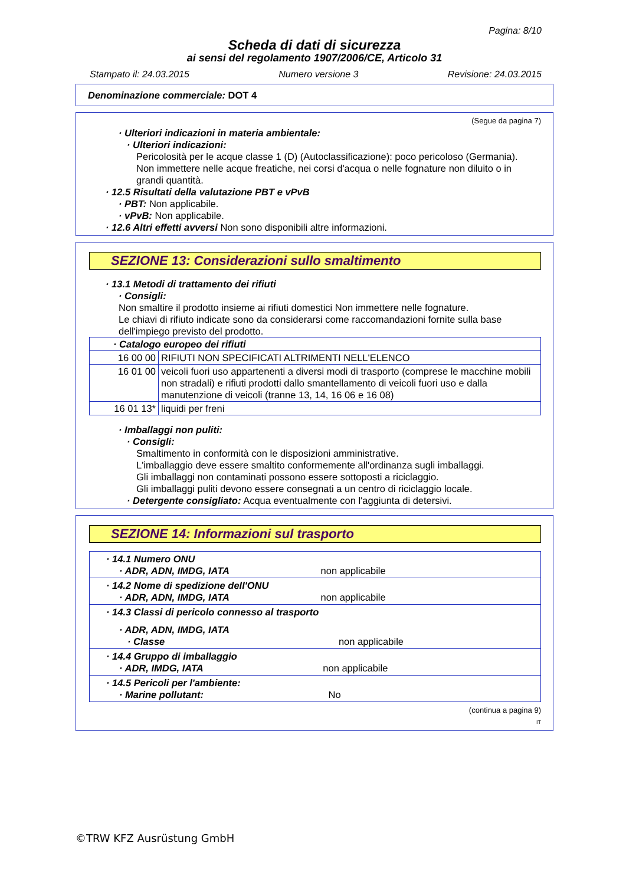Pagina: 8/10
Scheda di dati di sicurezza
ai sensi del regolamento 1907/2006/CE, Articolo 31
Stampato il: 24.03.2015 Numero versione 3 Revisione: 24.03.2015
Denominazione commerciale: DOT 4
(Segue da pagina 7)
· Ulteriori indicazioni in materia ambientale:
· Ulteriori indicazioni:
Pericolosità per le acque classe 1 (D) (Autoclassificazione): poco pericoloso (Germania).
Non immettere nelle acque freatiche, nei corsi d'acqua o nelle fognature non diluito o in grandi quantità.
· 12.5 Risultati della valutazione PBT e vPvB
· PBT: Non applicabile.
· vPvB: Non applicabile.
· 12.6 Altri effetti avversi Non sono disponibili altre informazioni.
SEZIONE 13: Considerazioni sullo smaltimento
· 13.1 Metodi di trattamento dei rifiuti
· Consigli:
Non smaltire il prodotto insieme ai rifiuti domestici Non immettere nelle fognature.
Le chiavi di rifiuto indicate sono da considerarsi come raccomandazioni fornite sulla base dell'impiego previsto del prodotto.
| · Catalogo europeo dei rifiuti | |
| 16 00 00 | RIFIUTI NON SPECIFICATI ALTRIMENTI NELL'ELENCO |
| 16 01 00 | veicoli fuori uso appartenenti a diversi modi di trasporto (comprese le macchine mobili non stradali) e rifiuti prodotti dallo smantellamento di veicoli fuori uso e dalla manutenzione di veicoli (tranne 13, 14, 16 06 e 16 08) |
| 16 01 13* | liquidi per freni |
· Imballaggi non puliti:
· Consigli:
Smaltimento in conformità con le disposizioni amministrative.
L'imballaggio deve essere smaltito conformemente all'ordinanza sugli imballaggi.
Gli imballaggi non contaminati possono essere sottoposti a riciclaggio.
Gli imballaggi puliti devono essere consegnati a un centro di riciclaggio locale.
· Detergente consigliato: Acqua eventualmente con l'aggiunta di detersivi.
SEZIONE 14: Informazioni sul trasporto
| · 14.1 Numero ONU · ADR, ADN, IMDG, IATA non applicabile |
| · 14.2 Nome di spedizione dell'ONU · ADR, ADN, IMDG, IATA non applicabile |
| · 14.3 Classi di pericolo connesso al trasporto · ADR, ADN, IMDG, IATA · Classe non applicabile |
| · 14.4 Gruppo di imballaggio · ADR, IMDG, IATA non applicabile |
| · 14.5 Pericoli per l'ambiente: · Marine pollutant: No |
(continua a pagina 9)
IT
©TRW KFZ Ausrüstung GmbH